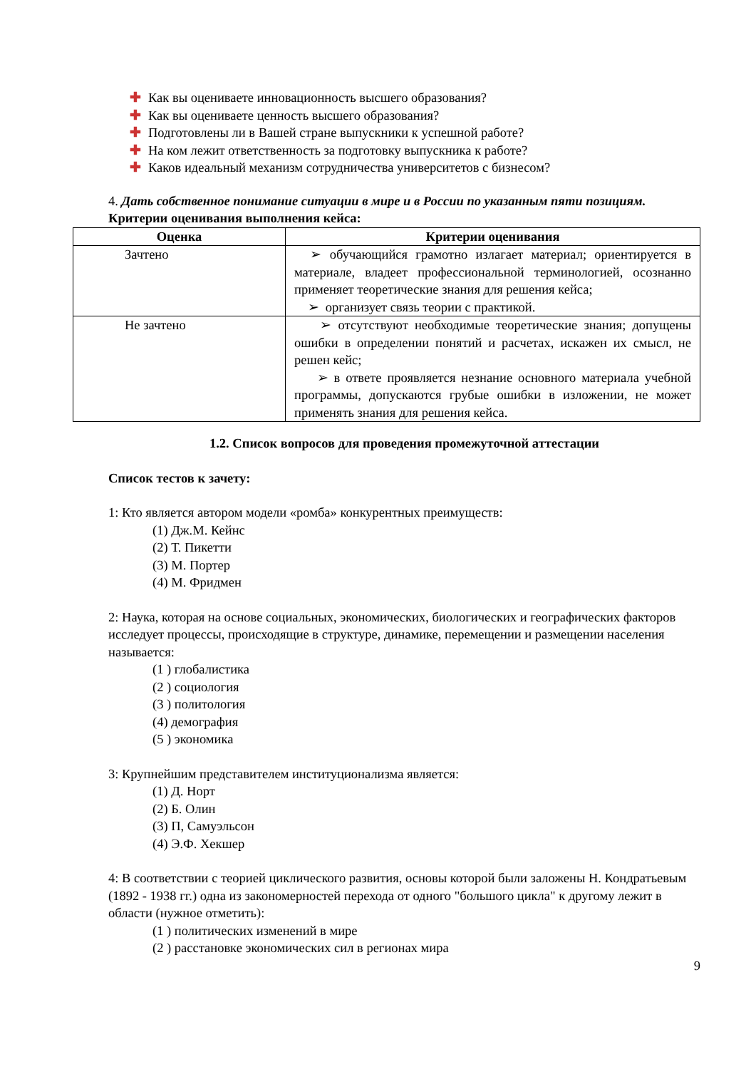✚ Как вы оцениваете инновационность высшего образования?
✚ Как вы оцениваете ценность высшего образования?
✚ Подготовлены ли в Вашей стране выпускники к успешной работе?
✚ На ком лежит ответственность за подготовку выпускника к работе?
✚ Каков идеальный механизм сотрудничества университетов с бизнесом?
4. Дать собственное понимание ситуации в мире и в России по указанным пяти позициям.
Критерии оценивания выполнения кейса:
| Оценка | Критерии оценивания |
| --- | --- |
| Зачтено | ➢ обучающийся грамотно излагает материал; ориентируется в материале, владеет профессиональной терминологией, осознанно применяет теоретические знания для решения кейса; ➢ организует связь теории с практикой. |
| Не зачтено | ➢ отсутствуют необходимые теоретические знания; допущены ошибки в определении понятий и расчетах, искажен их смысл, не решен кейс; ➢ в ответе проявляется незнание основного материала учебной программы, допускаются грубые ошибки в изложении, не может применять знания для решения кейса. |
1.2. Список вопросов для проведения промежуточной аттестации
Список тестов к зачету:
1: Кто является автором модели «ромба» конкурентных преимуществ:
(1) Дж.М. Кейнс
(2) Т. Пикетти
(3) М. Портер
(4) М. Фридмен
2: Наука, которая на основе социальных, экономических, биологических и географических факторов исследует процессы, происходящие в структуре, динамике, перемещении и размещении населения называется:
(1 ) глобалистика
(2 ) социология
(3 ) политология
(4) демография
(5 ) экономика
3: Крупнейшим представителем институционализма является:
(1) Д. Норт
(2) Б. Олин
(3) П, Самуэльсон
(4) Э.Ф. Хекшер
4: В соответствии с теорией циклического развития, основы которой были заложены Н. Кондратьевым (1892 - 1938 гг.) одна из закономерностей перехода от одного "большого цикла" к другому лежит в области (нужное отметить):
(1 ) политических изменений в мире
(2 ) расстановке экономических сил в регионах мира
9